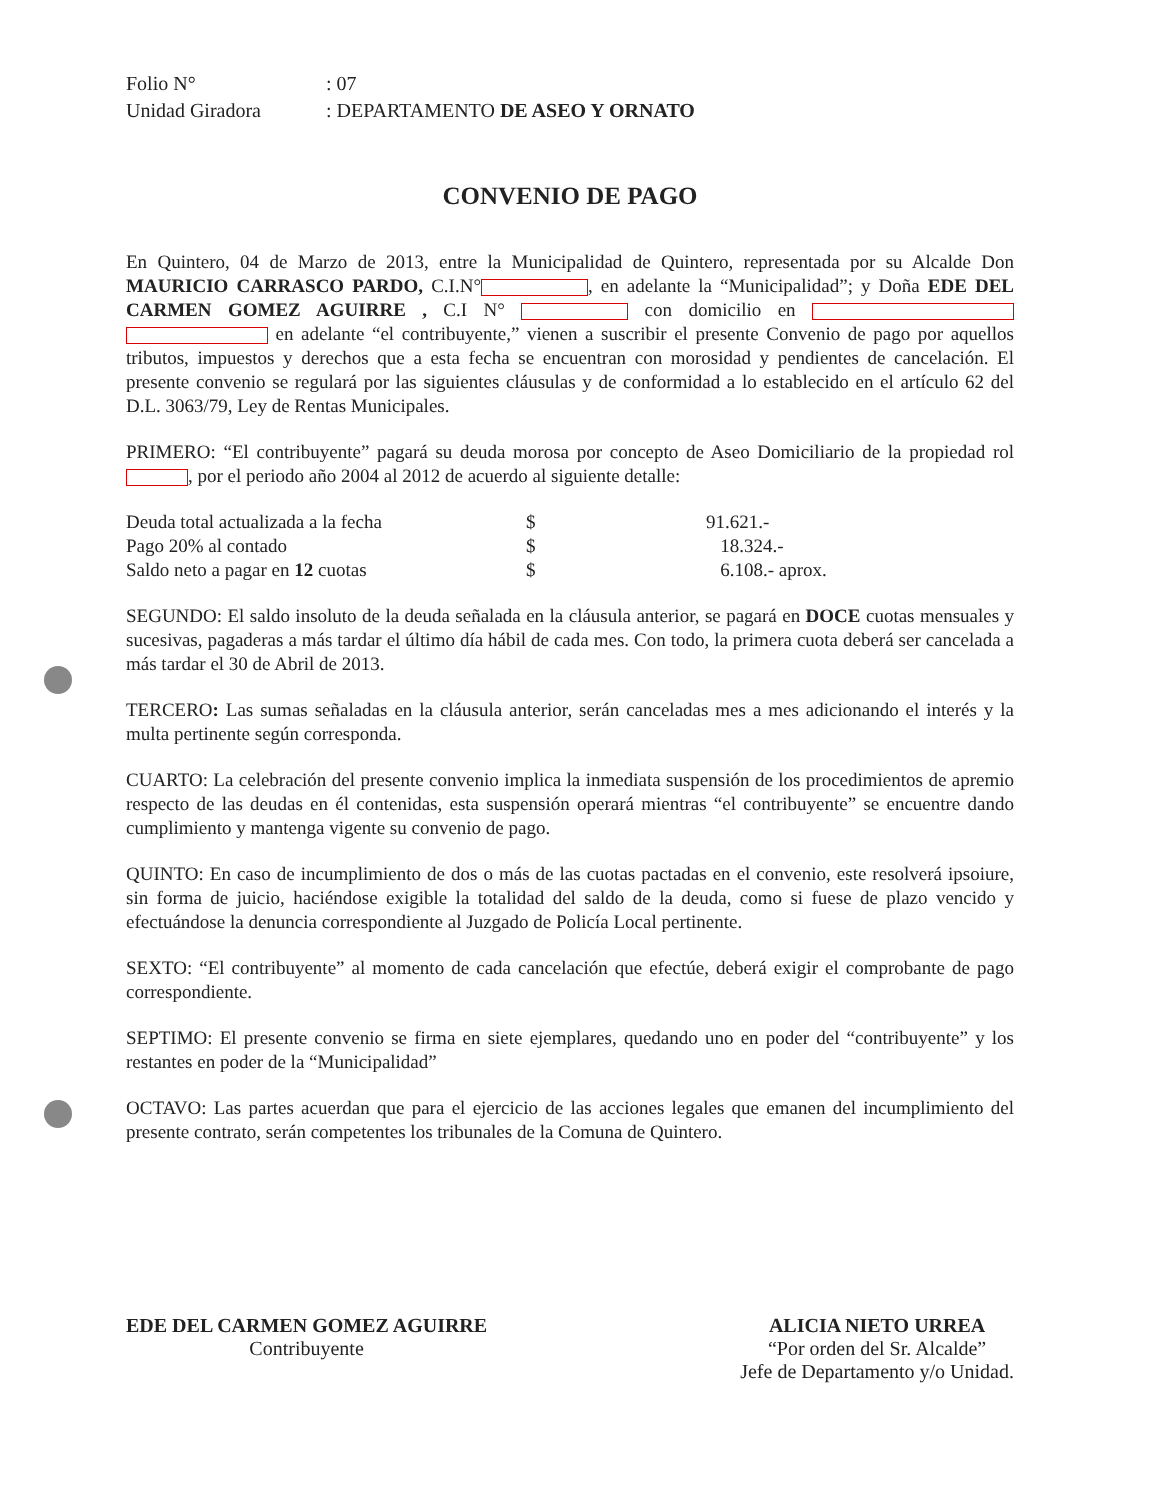Folio N° : 07
Unidad Giradora : DEPARTAMENTO DE ASEO Y ORNATO
CONVENIO DE PAGO
En Quintero, 04 de Marzo de 2013, entre la Municipalidad de Quintero, representada por su Alcalde Don MAURICIO CARRASCO PARDO, C.I.N° , en adelante la “Municipalidad”; y Doña EDE DEL CARMEN GOMEZ AGUIRRE , C.I N° con domicilio en en adelante “el contribuyente,” vienen a suscribir el presente Convenio de pago por aquellos tributos, impuestos y derechos que a esta fecha se encuentran con morosidad y pendientes de cancelación. El presente convenio se regulará por las siguientes cláusulas y de conformidad a lo establecido en el artículo 62 del D.L. 3063/79, Ley de Rentas Municipales.
PRIMERO: “El contribuyente” pagará su deuda morosa por concepto de Aseo Domiciliario de la propiedad rol , por el periodo año 2004 al 2012 de acuerdo al siguiente detalle:
| Deuda total actualizada a la fecha | $ | 91.621.- |
| Pago 20% al contado | $ | 18.324.- |
| Saldo neto a pagar en 12 cuotas | $ | 6.108.- aprox. |
SEGUNDO: El saldo insoluto de la deuda señalada en la cláusula anterior, se pagará en DOCE cuotas mensuales y sucesivas, pagaderas a más tardar el último día hábil de cada mes. Con todo, la primera cuota deberá ser cancelada a más tardar el 30 de Abril de 2013.
TERCERO: Las sumas señaladas en la cláusula anterior, serán canceladas mes a mes adicionando el interés y la multa pertinente según corresponda.
CUARTO: La celebración del presente convenio implica la inmediata suspensión de los procedimientos de apremio respecto de las deudas en él contenidas, esta suspensión operará mientras “el contribuyente” se encuentre dando cumplimiento y mantenga vigente su convenio de pago.
QUINTO: En caso de incumplimiento de dos o más de las cuotas pactadas en el convenio, este resolverá ipsoiure, sin forma de juicio, haciéndose exigible la totalidad del saldo de la deuda, como si fuese de plazo vencido y efectuándose la denuncia correspondiente al Juzgado de Policía Local pertinente.
SEXTO: “El contribuyente” al momento de cada cancelación que efectúe, deberá exigir el comprobante de pago correspondiente.
SEPTIMO: El presente convenio se firma en siete ejemplares, quedando uno en poder del “contribuyente” y los restantes en poder de la “Municipalidad”
OCTAVO: Las partes acuerdan que para el ejercicio de las acciones legales que emanen del incumplimiento del presente contrato, serán competentes los tribunales de la Comuna de Quintero.
EDE DEL CARMEN GOMEZ AGUIRRE
Contribuyente
ALICIA NIETO URREA
“Por orden del Sr. Alcalde”
Jefe de Departamento y/o Unidad.